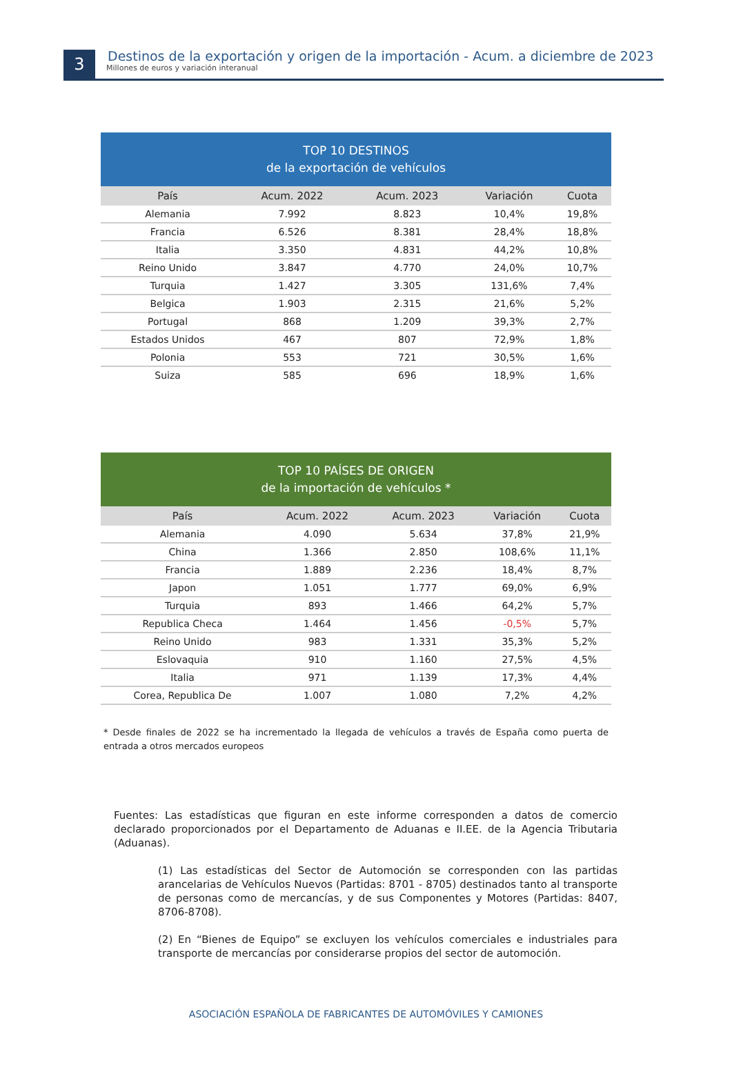3
Destinos de la exportación y origen de la importación - Acum. a diciembre de 2023
Millones de euros y variación interanual
| TOP 10 DESTINOS de la exportación de vehículos | | | | |
| --- | --- | --- | --- | --- |
| País | Acum. 2022 | Acum. 2023 | Variación | Cuota |
| Alemania | 7.992 | 8.823 | 10,4% | 19,8% |
| Francia | 6.526 | 8.381 | 28,4% | 18,8% |
| Italia | 3.350 | 4.831 | 44,2% | 10,8% |
| Reino Unido | 3.847 | 4.770 | 24,0% | 10,7% |
| Turquia | 1.427 | 3.305 | 131,6% | 7,4% |
| Belgica | 1.903 | 2.315 | 21,6% | 5,2% |
| Portugal | 868 | 1.209 | 39,3% | 2,7% |
| Estados Unidos | 467 | 807 | 72,9% | 1,8% |
| Polonia | 553 | 721 | 30,5% | 1,6% |
| Suiza | 585 | 696 | 18,9% | 1,6% |
| TOP 10 PAÍSES DE ORIGEN de la importación de vehículos * | | | | |
| --- | --- | --- | --- | --- |
| País | Acum. 2022 | Acum. 2023 | Variación | Cuota |
| Alemania | 4.090 | 5.634 | 37,8% | 21,9% |
| China | 1.366 | 2.850 | 108,6% | 11,1% |
| Francia | 1.889 | 2.236 | 18,4% | 8,7% |
| Japon | 1.051 | 1.777 | 69,0% | 6,9% |
| Turquia | 893 | 1.466 | 64,2% | 5,7% |
| Republica Checa | 1.464 | 1.456 | -0,5% | 5,7% |
| Reino Unido | 983 | 1.331 | 35,3% | 5,2% |
| Eslovaquia | 910 | 1.160 | 27,5% | 4,5% |
| Italia | 971 | 1.139 | 17,3% | 4,4% |
| Corea, Republica De | 1.007 | 1.080 | 7,2% | 4,2% |
* Desde finales de 2022 se ha incrementado la llegada de vehículos a través de España como puerta de entrada a otros mercados europeos
Fuentes: Las estadísticas que figuran en este informe corresponden a datos de comercio declarado proporcionados por el Departamento de Aduanas e II.EE. de la Agencia Tributaria (Aduanas).
(1) Las estadísticas del Sector de Automoción se corresponden con las partidas arancelarias de Vehículos Nuevos (Partidas: 8701 - 8705) destinados tanto al transporte de personas como de mercancías, y de sus Componentes y Motores (Partidas: 8407, 8706-8708).
(2) En “Bienes de Equipo” se excluyen los vehículos comerciales e industriales para transporte de mercancías por considerarse propios del sector de automoción.
ASOCIACIÓN ESPAÑOLA DE FABRICANTES DE AUTOMÓVILES Y CAMIONES